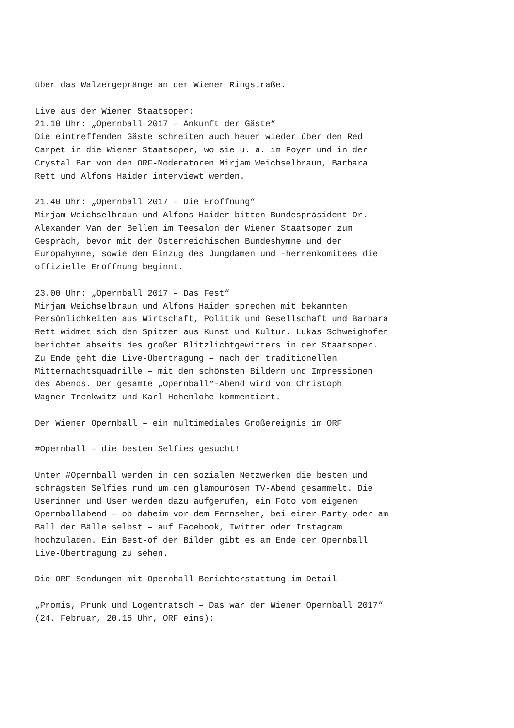über das Walzergepränge an der Wiener Ringstraße.
Live aus der Wiener Staatsoper: 21.10 Uhr: „Opernball 2017 – Ankunft der Gäste“ Die eintreffenden Gäste schreiten auch heuer wieder über den Red Carpet in die Wiener Staatsoper, wo sie u. a. im Foyer und in der Crystal Bar von den ORF-Moderatoren Mirjam Weichselbraun, Barbara Rett und Alfons Haider interviewt werden.
21.40 Uhr: „Opernball 2017 – Die Eröffnung“ Mirjam Weichselbraun und Alfons Haider bitten Bundespräsident Dr. Alexander Van der Bellen im Teesalon der Wiener Staatsoper zum Gespräch, bevor mit der Österreichischen Bundeshymne und der Europahymne, sowie dem Einzug des Jungdamen und -herrenkomitees die offizielle Eröffnung beginnt.
23.00 Uhr: „Opernball 2017 – Das Fest“ Mirjam Weichselbraun und Alfons Haider sprechen mit bekannten Persönlichkeiten aus Wirtschaft, Politik und Gesellschaft und Barbara Rett widmet sich den Spitzen aus Kunst und Kultur. Lukas Schweighofer berichtet abseits des großen Blitzlichtgewitters in der Staatsoper. Zu Ende geht die Live-Übertragung – nach der traditionellen Mitternachtsquadrille – mit den schönsten Bildern und Impressionen des Abends. Der gesamte „Opernball“-Abend wird von Christoph Wagner-Trenkwitz und Karl Hohenlohe kommentiert.
Der Wiener Opernball – ein multimediales Großereignis im ORF
#Opernball – die besten Selfies gesucht!
Unter #Opernball werden in den sozialen Netzwerken die besten und schrägsten Selfies rund um den glamourösen TV-Abend gesammelt. Die Userinnen und User werden dazu aufgerufen, ein Foto vom eigenen Opernballabend – ob daheim vor dem Fernseher, bei einer Party oder am Ball der Bälle selbst – auf Facebook, Twitter oder Instagram hochzuladen. Ein Best-of der Bilder gibt es am Ende der Opernball Live-Übertragung zu sehen.
Die ORF-Sendungen mit Opernball-Berichterstattung im Detail
„Promis, Prunk und Logentratsch – Das war der Wiener Opernball 2017“ (24. Februar, 20.15 Uhr, ORF eins):